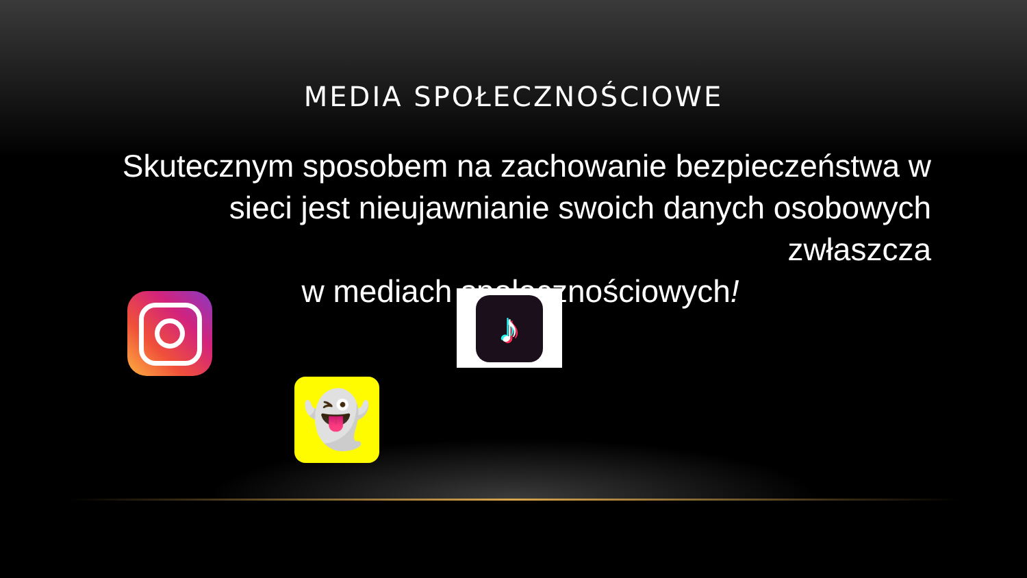MEDIA SPOŁECZNOŚCIOWE
Skutecznym sposobem na zachowanie bezpieczeństwa w sieci jest nieujawnianie swoich danych osobowych zwłaszcza
w mediach społecznościowych!
♪
👻